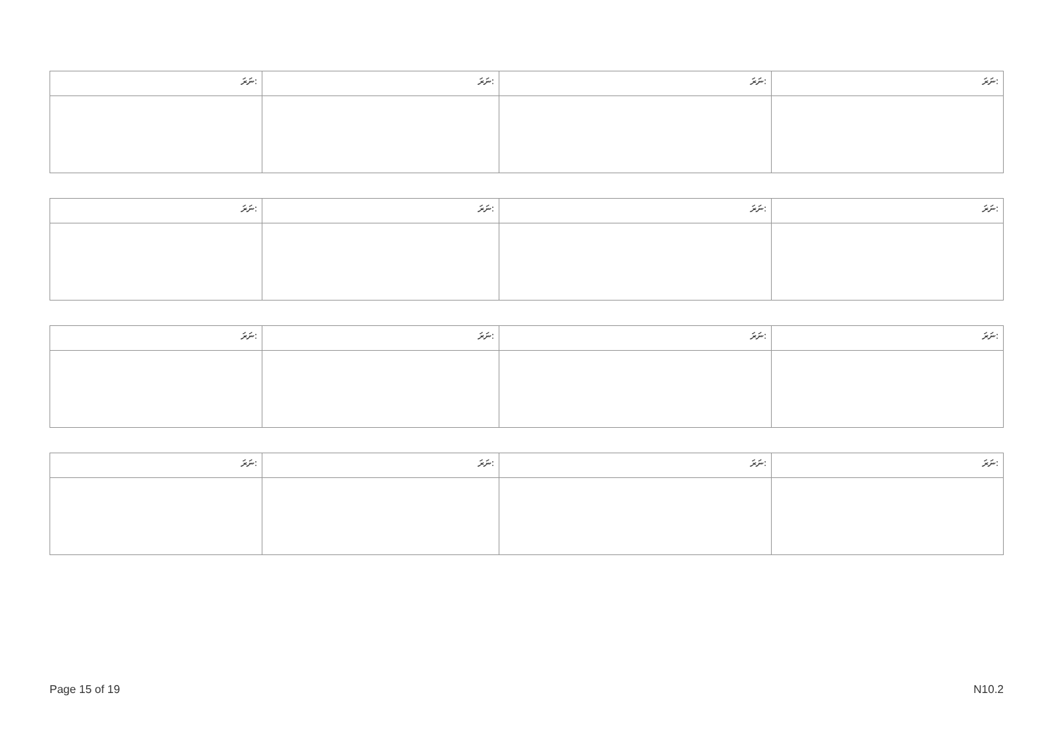| ނަރަ: | ނަރަ: | ނަރަ: | ނަރަ: |
| ނަރަ: | ނަރަ: | ނަރަ: | ނަރަ: |
| ނަރަ: | ނަރަ: | ނަރަ: | ނަރަ: |
| ނަރަ: | ނަރަ: | ނަރަ: | ނަރަ: |
Page 15 of 19 N10.2